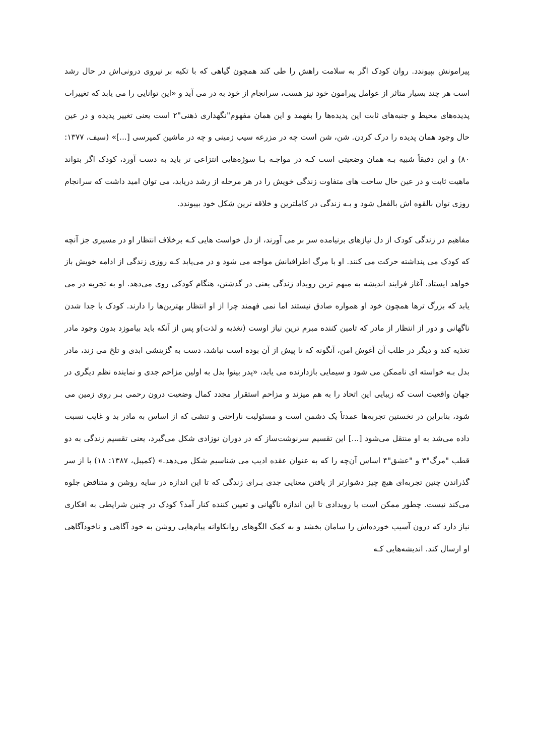پیرامونش بپیوندد. روان کودک اگر به سلامت راهش را طی کند همچون گیاهی که با تکیه بر نیروی درونی‌اش در حال رشد است هر چند بسیار متاثر از عوامل پیرامون خود نیز هست، سرانجام از خود به در می آید و «این توانایی را می یابد که تغییرات پدیده‌های محیط و جنبه‌های ثابت این پدیده‌ها را بفهمد و این همان مفهوم"نگهداری ذهنی"۲ است یعنی تغییر پدیده و در عین حال وجود همان پدیده را درک کردن. شن، شن است چه در مزرعه سیب زمینی و چه در ماشین کمپرسی [...]» (سیف، ۱۳۷۷: ۸۰) و این دقیقاً شبیه بـه همان وضعیتی است کـه در مواجـه بـا سوژه‌هایی انتزاعی تر باید به دست آورد، کودک اگر بتواند ماهیت ثابت و در عین حال ساحت های متفاوت زندگی خویش را در هر مرحله از رشد دریابد، می توان امید داشت که سرانجام روزی توان بالقوه اش بالفعل شود و بـه زندگی در کاملترین و خلاقه ترین شکل خود بپیوندد.
مفاهیم در زندگی کودک از دل نیازهای برنیامده سر بر می آورند، از دل خواست هایی کـه برخلاف انتظار او در مسیری جز آنچه که کودک می پنداشته حرکت می کنند. او با مرگ اطرافیانش مواجه می شود و در می‌یابد کـه روزی زندگی از ادامه خویش باز خواهد ایستاد. آغاز فرایند اندیشه به مبهم ترین رویداد زندگی یعنی در گذشتن، هنگام کودکی روی می‌دهد. او به تجربه در می یابد که بزرگ ترها همچون خود او همواره صادق نیستند اما نمی فهمند چرا از او انتظار بهترین‌ها را دارند. کودک با جدا شدن ناگهانی و دور از انتظار از مادر که تامین کننده مبرم ترین نیاز اوست (تغذیه و لذت)و پس از آنکه باید بیاموزد بدون وجود مادر تغذیه کند و دیگر در طلب آن آغوش امن، آنگونه که تا پیش از آن بوده است نباشد، دست به گزینشی ابدی و تلخ می زند، مادر بدل بـه خواسته ای ناممکن می شود و سیمایی بازدارنده می یابد، «پدر بینوا بدل به اولین مزاحم جدی و نماینده نظم دیگری در جهان واقعیت است که زیبایی این اتحاد را به هم میزند و مزاحم استقرار مجدد کمال وضعیت درون رحمی بـر روی زمین می شود، بنابراین در نخستین تجربه‌ها عمدتاً یک دشمن است و مسئولیت ناراحتی و تنشی که از اساس به مادر بد و غایب نسبت داده می‌شد به او منتقل می‌شود [...] این تقسیم سرنوشت‌ساز که در دوران نوزادی شکل می‌گیرد، یعنی تقسیم زندگی به دو قطب "مرگ"۳ و "عشق"۴ اساس آن‌چه را که به عنوان عقده ادیپ می شناسیم شکل می‌دهد.» (کمپبل، ۱۳۸۷: ۱۸) با از سر گذراندن چنین تجربه‌ای هیچ چیز دشوارتر از یافتن معنایی جدی بـرای زندگی که تا این اندازه در سایه روشن و متناقض جلوه می‌کند نیست. چطور ممکن است با رویدادی تا این اندازه ناگهانی و تعیین کننده کنار آمد؟ کودک در چنین شرایطی به افکاری نیاز دارد که درون آسیب خورده‌اش را سامان بخشد و به کمک الگوهای روانکاوانه پیام‌هایی روشن به خود آگاهی و ناخودآگاهی او ارسال کند. اندیشه‌هایی کـه